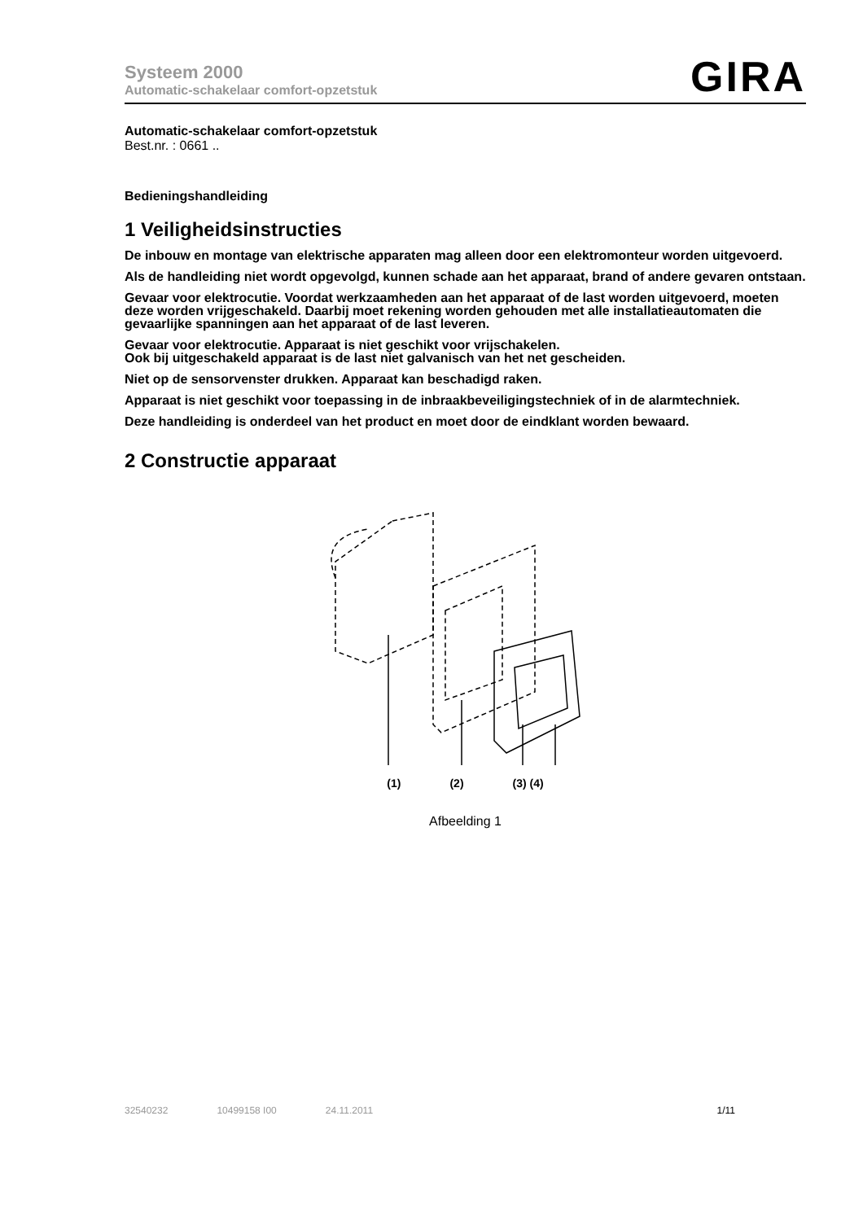Systeem 2000
Automatic-schakelaar comfort-opzetstuk
GIRA
Automatic-schakelaar comfort-opzetstuk
Best.nr. : 0661 ..
Bedieningshandleiding
1 Veiligheidsinstructies
De inbouw en montage van elektrische apparaten mag alleen door een elektromonteur worden uitgevoerd.
Als de handleiding niet wordt opgevolgd, kunnen schade aan het apparaat, brand of andere gevaren ontstaan.
Gevaar voor elektrocutie. Voordat werkzaamheden aan het apparaat of de last worden uitgevoerd, moeten deze worden vrijgeschakeld. Daarbij moet rekening worden gehouden met alle installatieautomaten die gevaarlijke spanningen aan het apparaat of de last leveren.
Gevaar voor elektrocutie. Apparaat is niet geschikt voor vrijschakelen.
Ook bij uitgeschakeld apparaat is de last niet galvanisch van het net gescheiden.
Niet op de sensorvenster drukken. Apparaat kan beschadigd raken.
Apparaat is niet geschikt voor toepassing in de inbraakbeveiligingstechniek of in de alarmtechniek.
Deze handleiding is onderdeel van het product en moet door de eindklant worden bewaard.
2 Constructie apparaat
(1) (2) (3) (4)
Afbeelding 1
32540232 10499158 I00 24.11.2011 1/11